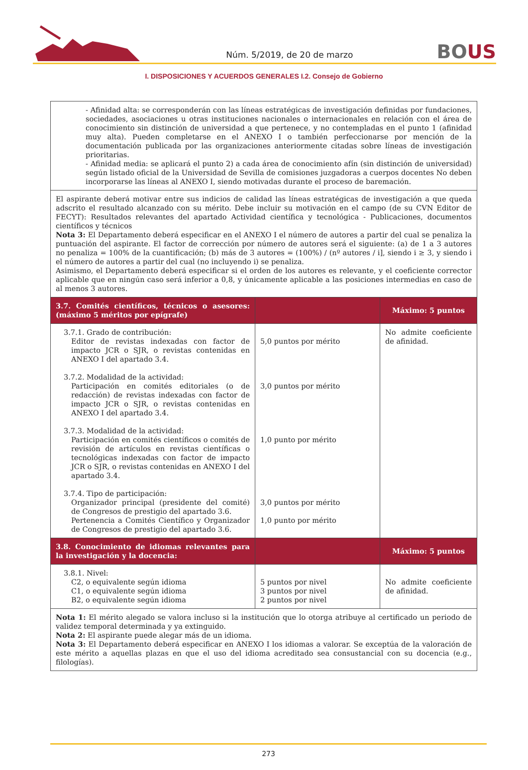Núm. 5/2019, de 20 de marzo
BOUS
I. DISPOSICIONES Y ACUERDOS GENERALES I.2. Consejo de Gobierno
| - Afinidad alta: se corresponderán con las líneas estratégicas de investigación definidas por fundaciones, sociedades, asociaciones u otras instituciones nacionales o internacionales en relación con el área de conocimiento sin distinción de universidad a que pertenece, y no contempladas en el punto 1 (afinidad muy alta). Pueden completarse en el ANEXO I o también perfeccionarse por mención de la documentación publicada por las organizaciones anteriormente citadas sobre líneas de investigación prioritarias. - Afinidad media: se aplicará el punto 2) a cada área de conocimiento afín (sin distinción de universidad) según listado oficial de la Universidad de Sevilla de comisiones juzgadoras a cuerpos docentes No deben incorporarse las líneas al ANEXO I, siendo motivadas durante el proceso de baremación. | | |
| El aspirante deberá motivar entre sus indicios de calidad las líneas estratégicas de investigación a que queda adscrito el resultado alcanzado con su mérito. Debe incluir su motivación en el campo (de su CVN Editor de FECYT): Resultados relevantes del apartado Actividad científica y tecnológica - Publicaciones, documentos científicos y técnicos Nota 3: El Departamento deberá especificar en el ANEXO I el número de autores a partir del cual se penaliza la puntuación del aspirante. El factor de corrección por número de autores será el siguiente: (a) de 1 a 3 autores no penaliza = 100% de la cuantificación; (b) más de 3 autores = (100%) / (nº autores / i], siendo i ≥ 3, y siendo i el número de autores a partir del cual (no incluyendo i) se penaliza. Asimismo, el Departamento deberá especificar si el orden de los autores es relevante, y el coeficiente corrector aplicable que en ningún caso será inferior a 0,8, y únicamente aplicable a las posiciones intermedias en caso de al menos 3 autores. | | |
| 3.7. Comités científicos, técnicos o asesores: (máximo 5 méritos por epígrafe) | | Máximo: 5 puntos |
| 3.7.1. Grado de contribución: Editor de revistas indexadas con factor de impacto JCR o SJR, o revistas contenidas en ANEXO I del apartado 3.4. 3.7.2. Modalidad de la actividad: Participación en comités editoriales (o de redacción) de revistas indexadas con factor de impacto JCR o SJR, o revistas contenidas en ANEXO I del apartado 3.4. 3.7.3. Modalidad de la actividad: Participación en comités científicos o comités de revisión de artículos en revistas científicas o tecnológicas indexadas con factor de impacto JCR o SJR, o revistas contenidas en ANEXO I del apartado 3.4. 3.7.4. Tipo de participación: Organizador principal (presidente del comité) de Congresos de prestigio del apartado 3.6. Pertenencia a Comités Científico y Organizador de Congresos de prestigio del apartado 3.6. | 5,0 puntos por mérito 3,0 puntos por mérito 1,0 punto por mérito 3,0 puntos por mérito 1,0 punto por mérito | No admite coeficiente de afinidad. |
| 3.8. Conocimiento de idiomas relevantes para la investigación y la docencia: | | Máximo: 5 puntos |
| 3.8.1. Nivel: C2, o equivalente según idioma C1, o equivalente según idioma B2, o equivalente según idioma | 5 puntos por nivel 3 puntos por nivel 2 puntos por nivel | No admite coeficiente de afinidad. |
| Nota 1: El mérito alegado se valora incluso si la institución que lo otorga atribuye al certificado un periodo de validez temporal determinada y ya extinguido. Nota 2: El aspirante puede alegar más de un idioma. Nota 3: El Departamento deberá especificar en ANEXO I los idiomas a valorar. Se exceptúa de la valoración de este mérito a aquellas plazas en que el uso del idioma acreditado sea consustancial con su docencia (e.g., filologías). | | |
273